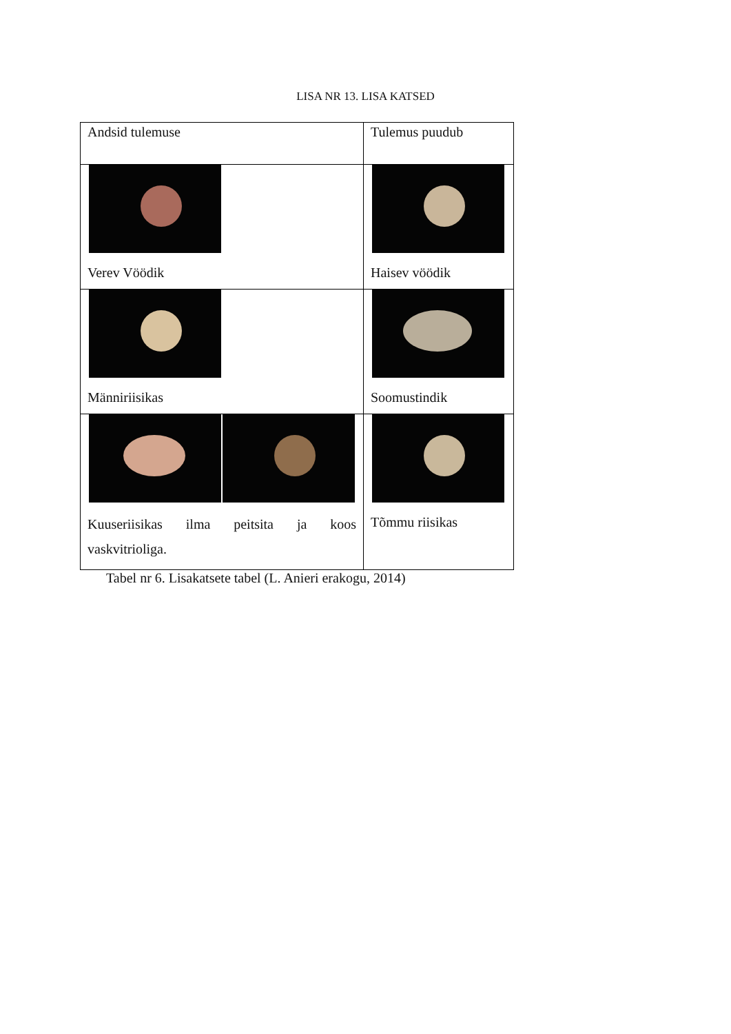LISA NR 13. LISA KATSED
| Andsid tulemuse | Tulemus puudub |
| Verev Vöödik | Haisev vöödik |
| Männiriisikas | Soomustindik |
| Kuuseriisikas ilma peitsita ja koos vaskvitrioliga. | Tõmmu riisikas |
Tabel nr 6. Lisakatsete tabel (L. Anieri erakogu, 2014)